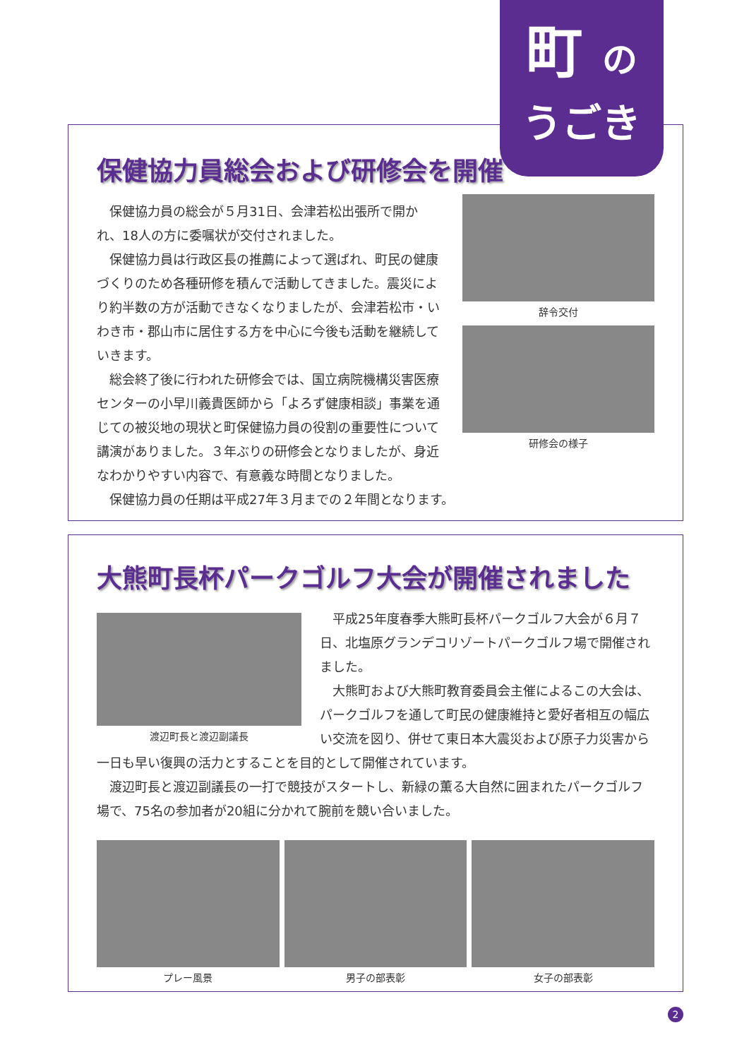保健協力員総会および研修会を開催
辞令交付
研修会の様子
保健協力員の総会が５月31日、会津若松出張所で開かれ、18人の方に委嘱状が交付されました。
保健協力員は行政区長の推薦によって選ばれ、町民の健康づくりのため各種研修を積んで活動してきました。震災により約半数の方が活動できなくなりましたが、会津若松市・いわき市・郡山市に居住する方を中心に今後も活動を継続していきます。
総会終了後に行われた研修会では、国立病院機構災害医療センターの小早川義貴医師から「よろず健康相談」事業を通じての被災地の現状と町保健協力員の役割の重要性について講演がありました。３年ぶりの研修会となりましたが、身近なわかりやすい内容で、有意義な時間となりました。
保健協力員の任期は平成27年３月までの２年間となります。
町 の
うごき
大熊町長杯パークゴルフ大会が開催されました
渡辺町長と渡辺副議長
平成25年度春季大熊町長杯パークゴルフ大会が６月７日、北塩原グランデコリゾートパークゴルフ場で開催されました。
大熊町および大熊町教育委員会主催によるこの大会は、パークゴルフを通して町民の健康維持と愛好者相互の幅広い交流を図り、併せて東日本大震災および原子力災害から一日も早い復興の活力とすることを目的として開催されています。
渡辺町長と渡辺副議長の一打で競技がスタートし、新緑の薫る大自然に囲まれたパークゴルフ場で、75名の参加者が20組に分かれて腕前を競い合いました。
プレー風景 男子の部表彰 女子の部表彰
2